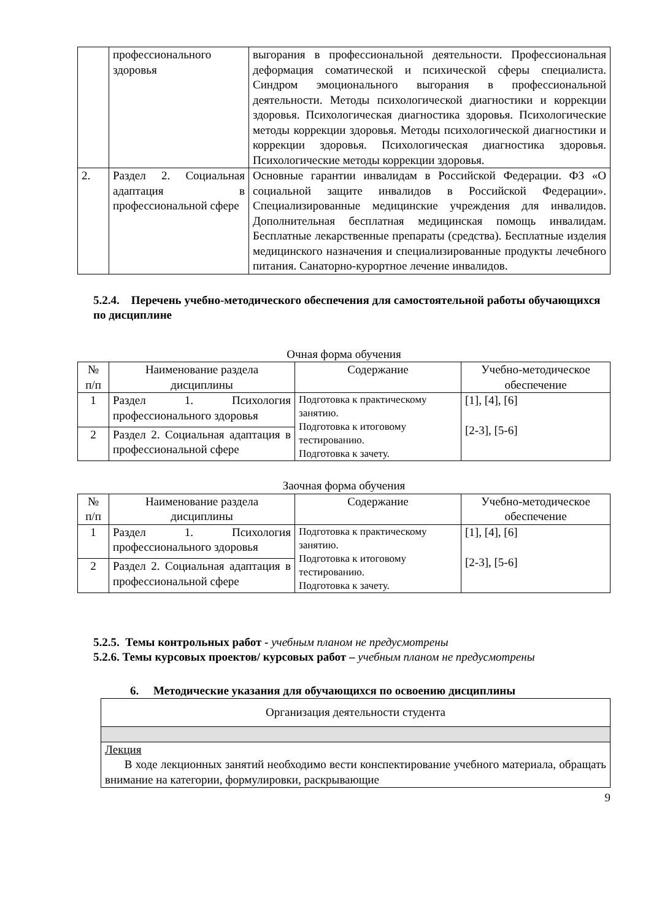| | профессионального здоровья | выгорания в профессиональной деятельности. Профессиональная деформация соматической и психической сферы специалиста. Синдром эмоционального выгорания в профессиональной деятельности. Методы психологической диагностики и коррекции здоровья. Психологическая диагностика здоровья. Психологические методы коррекции здоровья. Методы психологической диагностики и коррекции здоровья. Психологическая диагностика здоровья. Психологические методы коррекции здоровья. |
| 2. | Раздел 2. Социальная адаптация в профессиональной сфере | Основные гарантии инвалидам в Российской Федерации. ФЗ «О социальной защите инвалидов в Российской Федерации». Специализированные медицинские учреждения для инвалидов. Дополнительная бесплатная медицинская помощь инвалидам. Бесплатные лекарственные препараты (средства). Бесплатные изделия медицинского назначения и специализированные продукты лечебного питания. Санаторно-курортное лечение инвалидов. |
5.2.4. Перечень учебно-методического обеспечения для самостоятельной работы обучающихся по дисциплине
Очная форма обучения
| № п/п | Наименование раздела дисциплины | Содержание | Учебно-методическое обеспечение |
| --- | --- | --- | --- |
| 1 | Раздел 1. Психология профессионального здоровья | Подготовка к практическому занятию. Подготовка к итоговому тестированию. Подготовка к зачету. | [1], [4], [6] [2-3], [5-6] |
| 2 | Раздел 2. Социальная адаптация в профессиональной сфере | | |
Заочная форма обучения
| № п/п | Наименование раздела дисциплины | Содержание | Учебно-методическое обеспечение |
| --- | --- | --- | --- |
| 1 | Раздел 1. Психология профессионального здоровья | Подготовка к практическому занятию. Подготовка к итоговому тестированию. Подготовка к зачету. | [1], [4], [6] [2-3], [5-6] |
| 2 | Раздел 2. Социальная адаптация в профессиональной сфере | | |
5.2.5. Темы контрольных работ - учебным планом не предусмотрены
5.2.6. Темы курсовых проектов/ курсовых работ – учебным планом не предусмотрены
6. Методические указания для обучающихся по освоению дисциплины
| Организация деятельности студента |
| Лекция В ходе лекционных занятий необходимо вести конспектирование учебного материала, обращать внимание на категории, формулировки, раскрывающие |
9